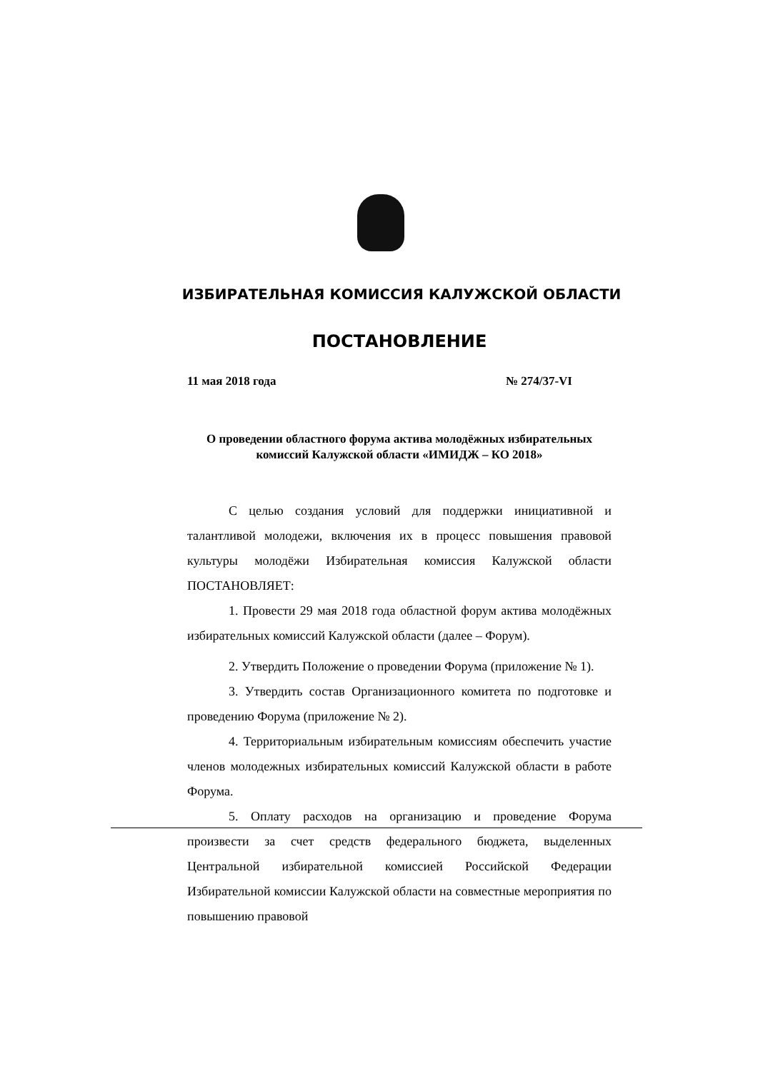ИЗБИРАТЕЛЬНАЯ КОМИССИЯ КАЛУЖСКОЙ ОБЛАСТИ
ПОСТАНОВЛЕНИЕ
11 мая 2018 года № 274/37-VI
О проведении областного форума актива молодёжных избирательных комиссий Калужской области «ИМИДЖ – КО 2018»
С целью создания условий для поддержки инициативной и талантливой молодежи, включения их в процесс повышения правовой культуры молодёжи Избирательная комиссия Калужской области ПОСТАНОВЛЯЕТ:
1. Провести 29 мая 2018 года областной форум актива молодёжных избирательных комиссий Калужской области (далее – Форум).
2. Утвердить Положение о проведении Форума (приложение № 1).
3. Утвердить состав Организационного комитета по подготовке и проведению Форума (приложение № 2).
4. Территориальным избирательным комиссиям обеспечить участие членов молодежных избирательных комиссий Калужской области в работе Форума.
5. Оплату расходов на организацию и проведение Форума произвести за счет средств федерального бюджета, выделенных Центральной избирательной комиссией Российской Федерации Избирательной комиссии Калужской области на совместные мероприятия по повышению правовой